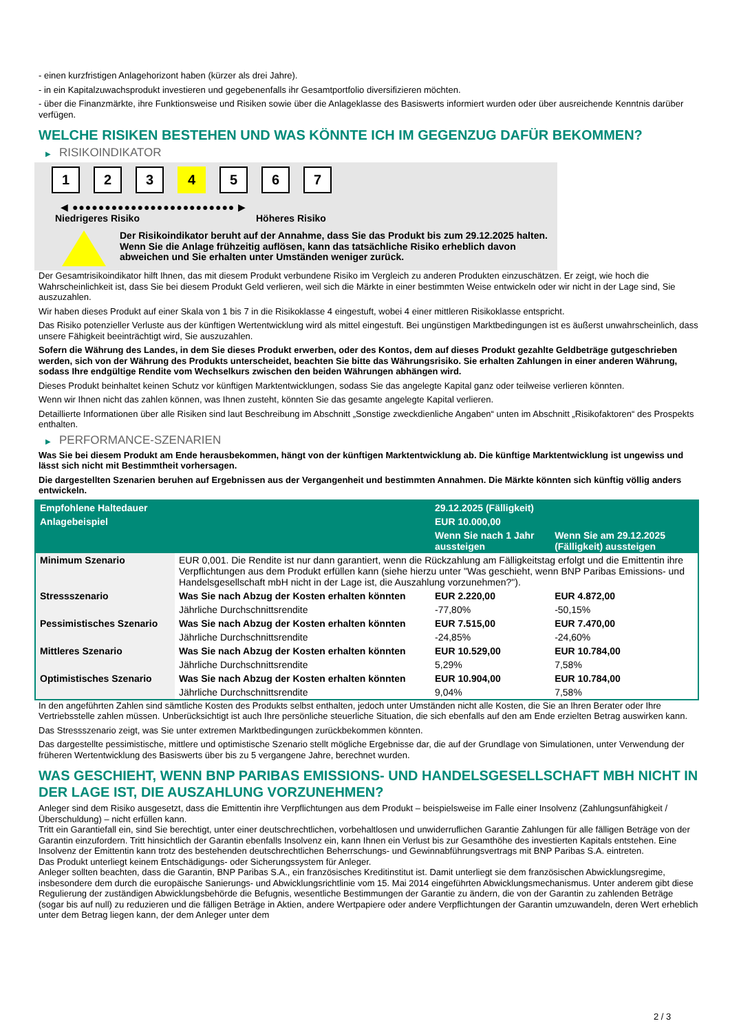- einen kurzfristigen Anlagehorizont haben (kürzer als drei Jahre).
- in ein Kapitalzuwachsprodukt investieren und gegebenenfalls ihr Gesamtportfolio diversifizieren möchten.
- über die Finanzmärkte, ihre Funktionsweise und Risiken sowie über die Anlageklasse des Basiswerts informiert wurden oder über ausreichende Kenntnis darüber verfügen.
WELCHE RISIKEN BESTEHEN UND WAS KÖNNTE ICH IM GEGENZUG DAFÜR BEKOMMEN?
▶ RISIKOINDIKATOR
1 2 3 4 5 6 7
◀ ●●●●●●●●●●●●●●●●●●●●●●●●● ▶
Niedrigeres Risiko Höheres Risiko
Der Risikoindikator beruht auf der Annahme, dass Sie das Produkt bis zum 29.12.2025 halten.
Wenn Sie die Anlage frühzeitig auflösen, kann das tatsächliche Risiko erheblich davon abweichen und Sie erhalten unter Umständen weniger zurück.
Der Gesamtrisikoindikator hilft Ihnen, das mit diesem Produkt verbundene Risiko im Vergleich zu anderen Produkten einzuschätzen. Er zeigt, wie hoch die Wahrscheinlichkeit ist, dass Sie bei diesem Produkt Geld verlieren, weil sich die Märkte in einer bestimmten Weise entwickeln oder wir nicht in der Lage sind, Sie auszuzahlen.
Wir haben dieses Produkt auf einer Skala von 1 bis 7 in die Risikoklasse 4 eingestuft, wobei 4 einer mittleren Risikoklasse entspricht.
Das Risiko potenzieller Verluste aus der künftigen Wertentwicklung wird als mittel eingestuft. Bei ungünstigen Marktbedingungen ist es äußerst unwahrscheinlich, dass unsere Fähigkeit beeinträchtigt wird, Sie auszuzahlen.
Sofern die Währung des Landes, in dem Sie dieses Produkt erwerben, oder des Kontos, dem auf dieses Produkt gezahlte Geldbeträge gutgeschrieben werden, sich von der Währung des Produkts unterscheidet, beachten Sie bitte das Währungsrisiko. Sie erhalten Zahlungen in einer anderen Währung, sodass Ihre endgültige Rendite vom Wechselkurs zwischen den beiden Währungen abhängen wird.
Dieses Produkt beinhaltet keinen Schutz vor künftigen Marktentwicklungen, sodass Sie das angelegte Kapital ganz oder teilweise verlieren könnten.
Wenn wir Ihnen nicht das zahlen können, was Ihnen zusteht, könnten Sie das gesamte angelegte Kapital verlieren.
Detaillierte Informationen über alle Risiken sind laut Beschreibung im Abschnitt „Sonstige zweckdienliche Angaben“ unten im Abschnitt „Risikofaktoren“ des Prospekts enthalten.
▶ PERFORMANCE-SZENARIEN
Was Sie bei diesem Produkt am Ende herausbekommen, hängt von der künftigen Marktentwicklung ab. Die künftige Marktentwicklung ist ungewiss und lässt sich nicht mit Bestimmtheit vorhersagen.
Die dargestellten Szenarien beruhen auf Ergebnissen aus der Vergangenheit und bestimmten Annahmen. Die Märkte könnten sich künftig völlig anders entwickeln.
| Empfohlene Haltedauer | | 29.12.2025 (Fälligkeit) | |
| --- | --- | --- | --- |
| Anlagebeispiel | | EUR 10.000,00 | |
| | | Wenn Sie nach 1 Jahr aussteigen | Wenn Sie am 29.12.2025 (Fälligkeit) aussteigen |
| Minimum Szenario | EUR 0,001. Die Rendite ist nur dann garantiert, wenn die Rückzahlung am Fälligkeitstag erfolgt und die Emittentin ihre Verpflichtungen aus dem Produkt erfüllen kann (siehe hierzu unter "Was geschieht, wenn BNP Paribas Emissions- und Handelsgesellschaft mbH nicht in der Lage ist, die Auszahlung vorzunehmen?"). | | |
| Stressszenario | Was Sie nach Abzug der Kosten erhalten könnten | EUR 2.220,00 | EUR 4.872,00 |
| | Jährliche Durchschnittsrendite | -77,80% | -50,15% |
| Pessimistisches Szenario | Was Sie nach Abzug der Kosten erhalten könnten | EUR 7.515,00 | EUR 7.470,00 |
| | Jährliche Durchschnittsrendite | -24,85% | -24,60% |
| Mittleres Szenario | Was Sie nach Abzug der Kosten erhalten könnten | EUR 10.529,00 | EUR 10.784,00 |
| | Jährliche Durchschnittsrendite | 5,29% | 7,58% |
| Optimistisches Szenario | Was Sie nach Abzug der Kosten erhalten könnten | EUR 10.904,00 | EUR 10.784,00 |
| | Jährliche Durchschnittsrendite | 9,04% | 7,58% |
In den angeführten Zahlen sind sämtliche Kosten des Produkts selbst enthalten, jedoch unter Umständen nicht alle Kosten, die Sie an Ihren Berater oder Ihre Vertriebsstelle zahlen müssen. Unberücksichtigt ist auch Ihre persönliche steuerliche Situation, die sich ebenfalls auf den am Ende erzielten Betrag auswirken kann.
Das Stressszenario zeigt, was Sie unter extremen Marktbedingungen zurückbekommen könnten.
Das dargestellte pessimistische, mittlere und optimistische Szenario stellt mögliche Ergebnisse dar, die auf der Grundlage von Simulationen, unter Verwendung der früheren Wertentwicklung des Basiswerts über bis zu 5 vergangene Jahre, berechnet wurden.
WAS GESCHIEHT, WENN BNP PARIBAS EMISSIONS- UND HANDELSGESELLSCHAFT MBH NICHT IN DER LAGE IST, DIE AUSZAHLUNG VORZUNEHMEN?
Anleger sind dem Risiko ausgesetzt, dass die Emittentin ihre Verpflichtungen aus dem Produkt – beispielsweise im Falle einer Insolvenz (Zahlungsunfähigkeit / Überschuldung) – nicht erfüllen kann.
Tritt ein Garantiefall ein, sind Sie berechtigt, unter einer deutschrechtlichen, vorbehaltlosen und unwiderruflichen Garantie Zahlungen für alle fälligen Beträge von der Garantin einzufordern. Tritt hinsichtlich der Garantin ebenfalls Insolvenz ein, kann Ihnen ein Verlust bis zur Gesamthöhe des investierten Kapitals entstehen. Eine Insolvenz der Emittentin kann trotz des bestehenden deutschrechtlichen Beherrschungs- und Gewinnabführungsvertrags mit BNP Paribas S.A. eintreten.
Das Produkt unterliegt keinem Entschädigungs- oder Sicherungssystem für Anleger.
Anleger sollten beachten, dass die Garantin, BNP Paribas S.A., ein französisches Kreditinstitut ist. Damit unterliegt sie dem französischen Abwicklungsregime, insbesondere dem durch die europäische Sanierungs- und Abwicklungsrichtlinie vom 15. Mai 2014 eingeführten Abwicklungsmechanismus. Unter anderem gibt diese Regulierung der zuständigen Abwicklungsbehörde die Befugnis, wesentliche Bestimmungen der Garantie zu ändern, die von der Garantin zu zahlenden Beträge (sogar bis auf null) zu reduzieren und die fälligen Beträge in Aktien, andere Wertpapiere oder andere Verpflichtungen der Garantin umzuwandeln, deren Wert erheblich unter dem Betrag liegen kann, der dem Anleger unter dem
2 / 3